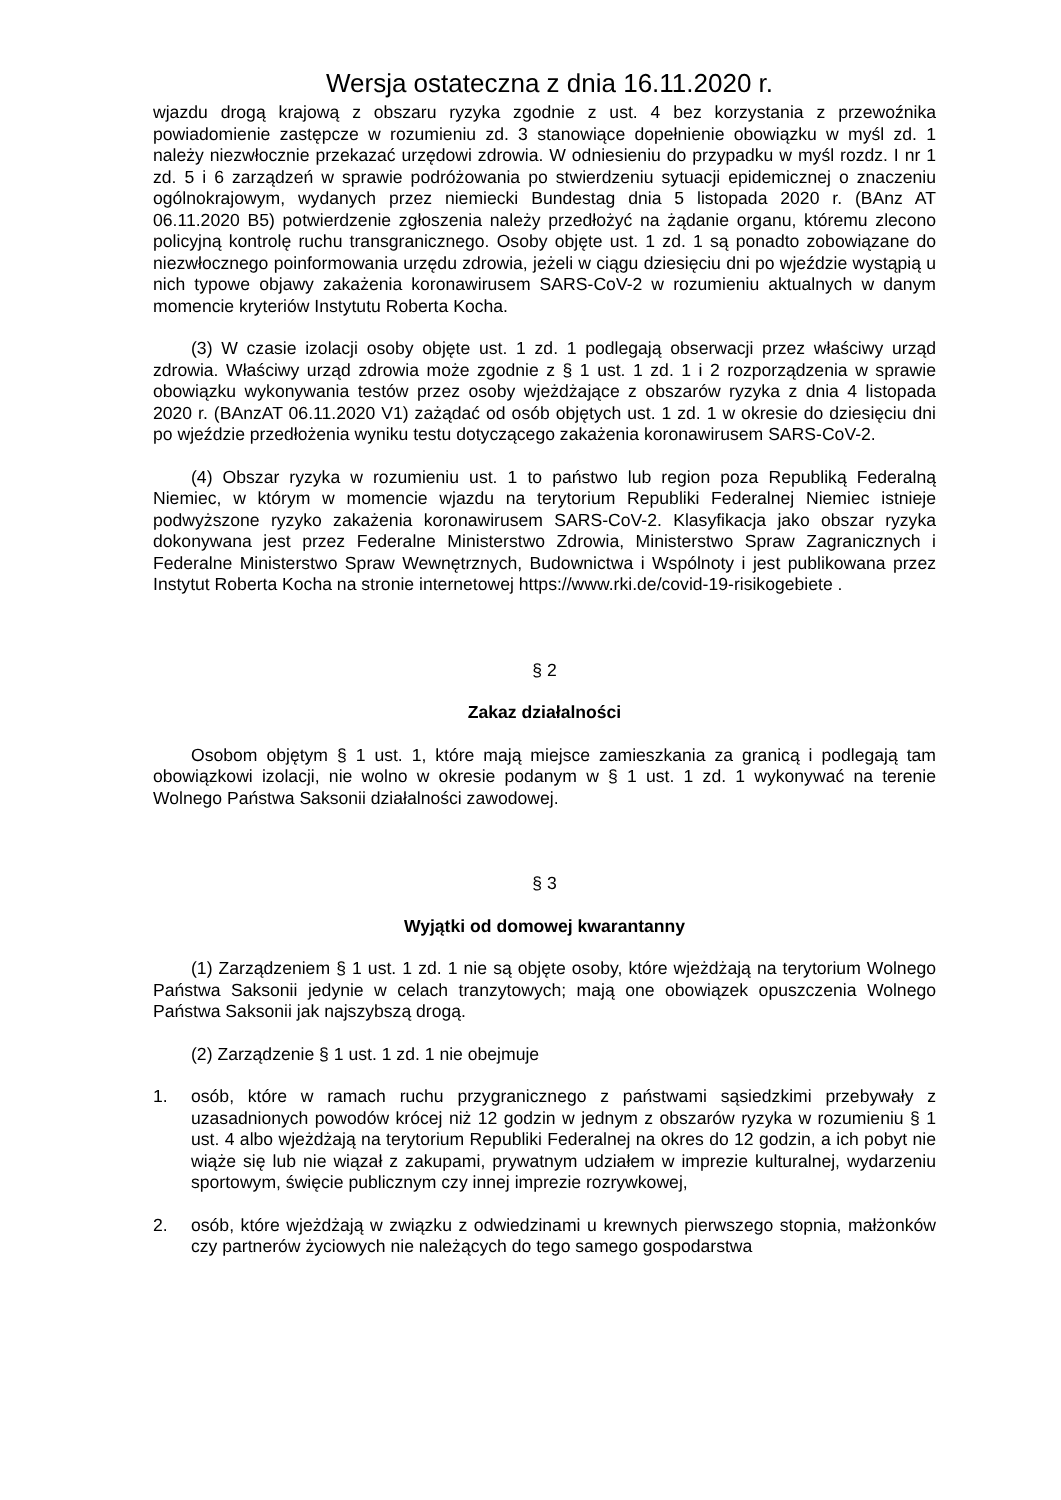Wersja ostateczna z dnia 16.11.2020 r.
wjazdu drogą krajową z obszaru ryzyka zgodnie z ust. 4 bez korzystania z przewoźnika powiadomienie zastępcze w rozumieniu zd. 3 stanowiące dopełnienie obowiązku w myśl zd. 1 należy niezwłocznie przekazać urzędowi zdrowia. W odniesieniu do przypadku w myśl rozdz. I nr 1 zd. 5 i 6 zarządzeń w sprawie podróżowania po stwierdzeniu sytuacji epidemicznej o znaczeniu ogólnokrajowym, wydanych przez niemiecki Bundestag dnia 5 listopada 2020 r. (BAnz AT 06.11.2020 B5) potwierdzenie zgłoszenia należy przedłożyć na żądanie organu, któremu zlecono policyjną kontrolę ruchu transgranicznego. Osoby objęte ust. 1 zd. 1 są ponadto zobowiązane do niezwłocznego poinformowania urzędu zdrowia, jeżeli w ciągu dziesięciu dni po wjeździe wystąpią u nich typowe objawy zakażenia koronawirusem SARS-CoV-2 w rozumieniu aktualnych w danym momencie kryteriów Instytutu Roberta Kocha.
(3) W czasie izolacji osoby objęte ust. 1 zd. 1 podlegają obserwacji przez właściwy urząd zdrowia. Właściwy urząd zdrowia może zgodnie z § 1 ust. 1 zd. 1 i 2 rozporządzenia w sprawie obowiązku wykonywania testów przez osoby wjeżdżające z obszarów ryzyka z dnia 4 listopada 2020 r. (BAnzAT 06.11.2020 V1) zażądać od osób objętych ust. 1 zd. 1 w okresie do dziesięciu dni po wjeździe przedłożenia wyniku testu dotyczącego zakażenia koronawirusem SARS-CoV-2.
(4) Obszar ryzyka w rozumieniu ust. 1 to państwo lub region poza Republiką Federalną Niemiec, w którym w momencie wjazdu na terytorium Republiki Federalnej Niemiec istnieje podwyższone ryzyko zakażenia koronawirusem SARS-CoV-2. Klasyfikacja jako obszar ryzyka dokonywana jest przez Federalne Ministerstwo Zdrowia, Ministerstwo Spraw Zagranicznych i Federalne Ministerstwo Spraw Wewnętrznych, Budownictwa i Wspólnoty i jest publikowana przez Instytut Roberta Kocha na stronie internetowej https://www.rki.de/covid-19-risikogebiete .
§ 2
Zakaz działalności
Osobom objętym § 1 ust. 1, które mają miejsce zamieszkania za granicą i podlegają tam obowiązkowi izolacji, nie wolno w okresie podanym w § 1 ust. 1 zd. 1 wykonywać na terenie Wolnego Państwa Saksonii działalności zawodowej.
§ 3
Wyjątki od domowej kwarantanny
(1) Zarządzeniem § 1 ust. 1 zd. 1 nie są objęte osoby, które wjeżdżają na terytorium Wolnego Państwa Saksonii jedynie w celach tranzytowych; mają one obowiązek opuszczenia Wolnego Państwa Saksonii jak najszybszą drogą.
(2) Zarządzenie § 1 ust. 1 zd. 1 nie obejmuje
1. osób, które w ramach ruchu przygranicznego z państwami sąsiedzkimi przebywały z uzasadnionych powodów krócej niż 12 godzin w jednym z obszarów ryzyka w rozumieniu § 1 ust. 4 albo wjeżdżają na terytorium Republiki Federalnej na okres do 12 godzin, a ich pobyt nie wiąże się lub nie wiązał z zakupami, prywatnym udziałem w imprezie kulturalnej, wydarzeniu sportowym, święcie publicznym czy innej imprezie rozrywkowej,
2. osób, które wjeżdżają w związku z odwiedzinami u krewnych pierwszego stopnia, małżonków czy partnerów życiowych nie należących do tego samego gospodarstwa